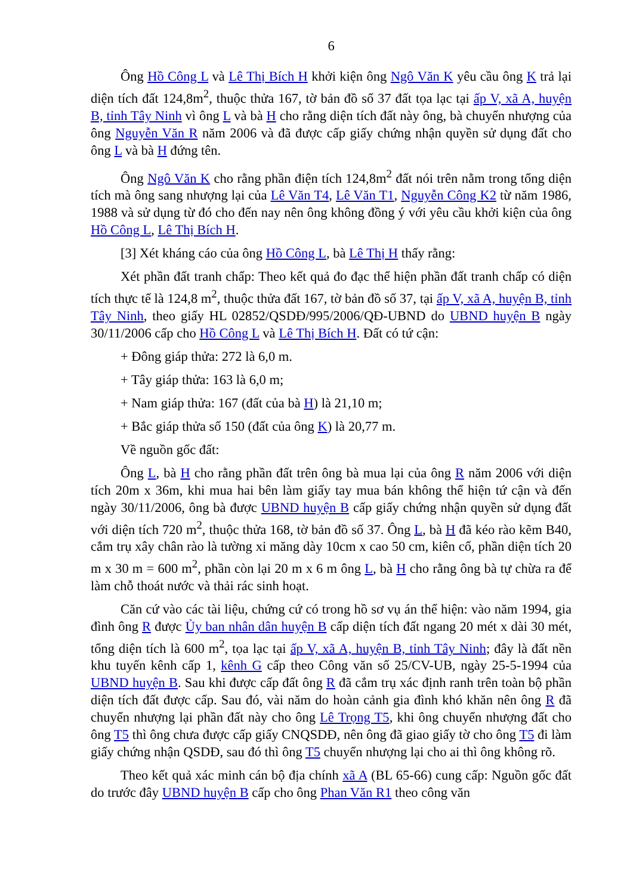6
Ông Hồ Công L và Lê Thị Bích H khởi kiện ông Ngô Văn K yêu cầu ông K trả lại diện tích đất 124,8m<sup>2</sup>, thuộc thửa 167, tờ bản đồ số 37 đất tọa lạc tại ấp V, xã A, huyện B, tỉnh Tây Ninh vì ông L và bà H cho rằng diện tích đất này ông, bà chuyển nhượng của ông Nguyễn Văn R năm 2006 và đã được cấp giấy chứng nhận quyền sử dụng đất cho ông L và bà H đứng tên.
Ông Ngô Văn K cho rằng phần điện tích 124,8m<sup>2</sup> đất nói trên nằm trong tổng diện tích mà ông sang nhượng lại của Lê Văn T4, Lê Văn T1, Nguyễn Công K2 từ năm 1986, 1988 và sử dụng từ đó cho đến nay nên ông không đồng ý với yêu cầu khởi kiện của ông Hồ Công L, Lê Thị Bích H.
[3] Xét kháng cáo của ông Hồ Công L, bà Lê Thị H thấy rằng:
Xét phần đất tranh chấp: Theo kết quả đo đạc thể hiện phần đất tranh chấp có diện tích thực tế là 124,8 m<sup>2</sup>, thuộc thửa đất 167, tờ bản đồ số 37, tại ấp V, xã A, huyện B, tỉnh Tây Ninh, theo giấy HL 02852/QSDĐ/995/2006/QĐ-UBND do UBND huyện B ngày 30/11/2006 cấp cho Hồ Công L và Lê Thị Bích H. Đất có tứ cận:
+ Đông giáp thửa: 272 là 6,0 m.
+ Tây giáp thửa: 163 là 6,0 m;
+ Nam giáp thửa: 167 (đất của bà H) là 21,10 m;
+ Bắc giáp thửa số 150 (đất của ông K) là 20,77 m.
Về nguồn gốc đất:
Ông L, bà H cho rằng phần đất trên ông bà mua lại của ông R năm 2006 với diện tích 20m x 36m, khi mua hai bên làm giấy tay mua bán không thể hiện tứ cận và đến ngày 30/11/2006, ông bà được UBND huyện B cấp giấy chứng nhận quyền sử dụng đất với diện tích 720 m<sup>2</sup>, thuộc thửa 168, tờ bản đồ số 37. Ông L, bà H đã kéo rào kẽm B40, cắm trụ xây chân rào là tường xi măng dày 10cm x cao 50 cm, kiên cố, phần diện tích 20 m x 30 m = 600 m<sup>2</sup>, phần còn lại 20 m x 6 m ông L, bà H cho rằng ông bà tự chừa ra để làm chỗ thoát nước và thải rác sinh hoạt.
Căn cứ vào các tài liệu, chứng cứ có trong hồ sơ vụ án thể hiện: vào năm 1994, gia đình ông R được Ủy ban nhân dân huyện B cấp diện tích đất ngang 20 mét x dài 30 mét, tổng diện tích là 600 m<sup>2</sup>, tọa lạc tại ấp V, xã A, huyện B, tỉnh Tây Ninh; đây là đất nền khu tuyến kênh cấp 1, kênh G cấp theo Công văn số 25/CV-UB, ngày 25-5-1994 của UBND huyện B. Sau khi được cấp đất ông R đã cắm trụ xác định ranh trên toàn bộ phần diện tích đất được cấp. Sau đó, vài năm do hoàn cảnh gia đình khó khăn nên ông R đã chuyển nhượng lại phần đất này cho ông Lê Trọng T5, khi ông chuyển nhượng đất cho ông T5 thì ông chưa được cấp giấy CNQSDĐ, nên ông đã giao giấy tờ cho ông T5 đi làm giấy chứng nhận QSDĐ, sau đó thì ông T5 chuyển nhượng lại cho ai thì ông không rõ.
Theo kết quả xác minh cán bộ địa chính xã A (BL 65-66) cung cấp: Nguồn gốc đất do trước đây UBND huyện B cấp cho ông Phan Văn R1 theo công văn